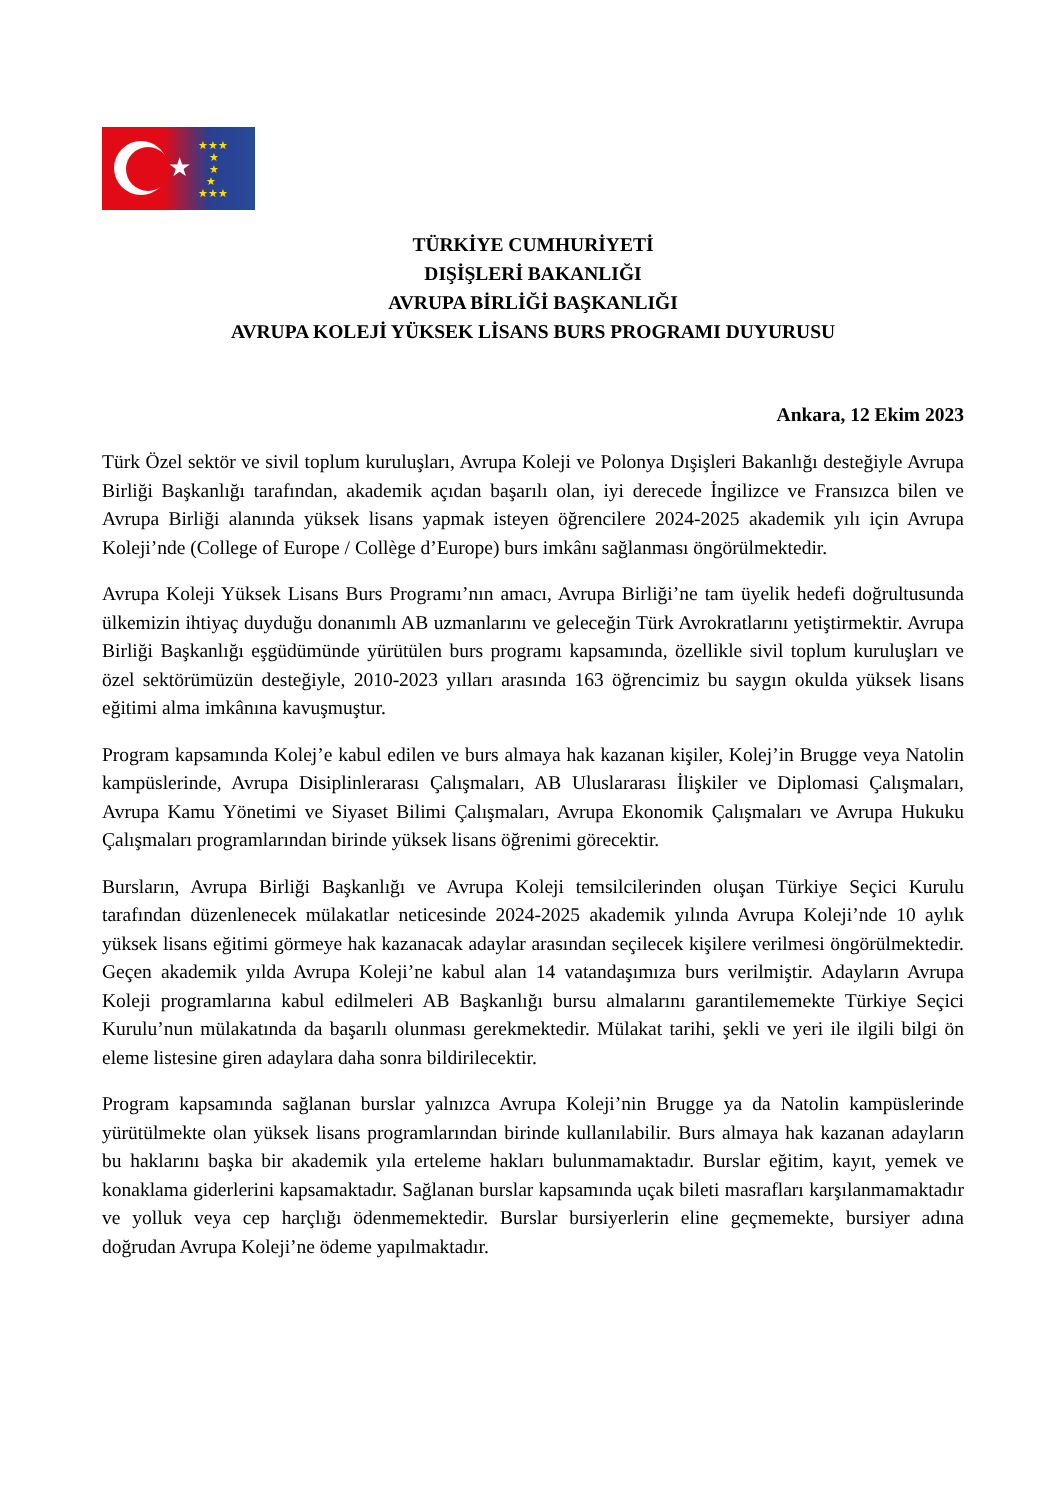★
★★★
★
★
★
★★★
TÜRKİYE CUMHURİYETİ
DIŞİŞLERİ BAKANLIĞI
AVRUPA BİRLİĞİ BAŞKANLIĞI
AVRUPA KOLEJİ YÜKSEK LİSANS BURS PROGRAMI DUYURUSU
Ankara, 12 Ekim 2023
Türk Özel sektör ve sivil toplum kuruluşları, Avrupa Koleji ve Polonya Dışişleri Bakanlığı desteğiyle Avrupa Birliği Başkanlığı tarafından, akademik açıdan başarılı olan, iyi derecede İngilizce ve Fransızca bilen ve Avrupa Birliği alanında yüksek lisans yapmak isteyen öğrencilere 2024-2025 akademik yılı için Avrupa Koleji’nde (College of Europe / Collège d’Europe) burs imkânı sağlanması öngörülmektedir.
Avrupa Koleji Yüksek Lisans Burs Programı’nın amacı, Avrupa Birliği’ne tam üyelik hedefi doğrultusunda ülkemizin ihtiyaç duyduğu donanımlı AB uzmanlarını ve geleceğin Türk Avrokratlarını yetiştirmektir. Avrupa Birliği Başkanlığı eşgüdümünde yürütülen burs programı kapsamında, özellikle sivil toplum kuruluşları ve özel sektörümüzün desteğiyle, 2010-2023 yılları arasında 163 öğrencimiz bu saygın okulda yüksek lisans eğitimi alma imkânına kavuşmuştur.
Program kapsamında Kolej’e kabul edilen ve burs almaya hak kazanan kişiler, Kolej’in Brugge veya Natolin kampüslerinde, Avrupa Disiplinlerarası Çalışmaları, AB Uluslararası İlişkiler ve Diplomasi Çalışmaları, Avrupa Kamu Yönetimi ve Siyaset Bilimi Çalışmaları, Avrupa Ekonomik Çalışmaları ve Avrupa Hukuku Çalışmaları programlarından birinde yüksek lisans öğrenimi görecektir.
Bursların, Avrupa Birliği Başkanlığı ve Avrupa Koleji temsilcilerinden oluşan Türkiye Seçici Kurulu tarafından düzenlenecek mülakatlar neticesinde 2024-2025 akademik yılında Avrupa Koleji’nde 10 aylık yüksek lisans eğitimi görmeye hak kazanacak adaylar arasından seçilecek kişilere verilmesi öngörülmektedir. Geçen akademik yılda Avrupa Koleji’ne kabul alan 14 vatandaşımıza burs verilmiştir. Adayların Avrupa Koleji programlarına kabul edilmeleri AB Başkanlığı bursu almalarını garantilememekte Türkiye Seçici Kurulu’nun mülakatında da başarılı olunması gerekmektedir. Mülakat tarihi, şekli ve yeri ile ilgili bilgi ön eleme listesine giren adaylara daha sonra bildirilecektir.
Program kapsamında sağlanan burslar yalnızca Avrupa Koleji’nin Brugge ya da Natolin kampüslerinde yürütülmekte olan yüksek lisans programlarından birinde kullanılabilir. Burs almaya hak kazanan adayların bu haklarını başka bir akademik yıla erteleme hakları bulunmamaktadır. Burslar eğitim, kayıt, yemek ve konaklama giderlerini kapsamaktadır. Sağlanan burslar kapsamında uçak bileti masrafları karşılanmamaktadır ve yolluk veya cep harçlığı ödenmemektedir. Burslar bursiyerlerin eline geçmemekte, bursiyer adına doğrudan Avrupa Koleji’ne ödeme yapılmaktadır.